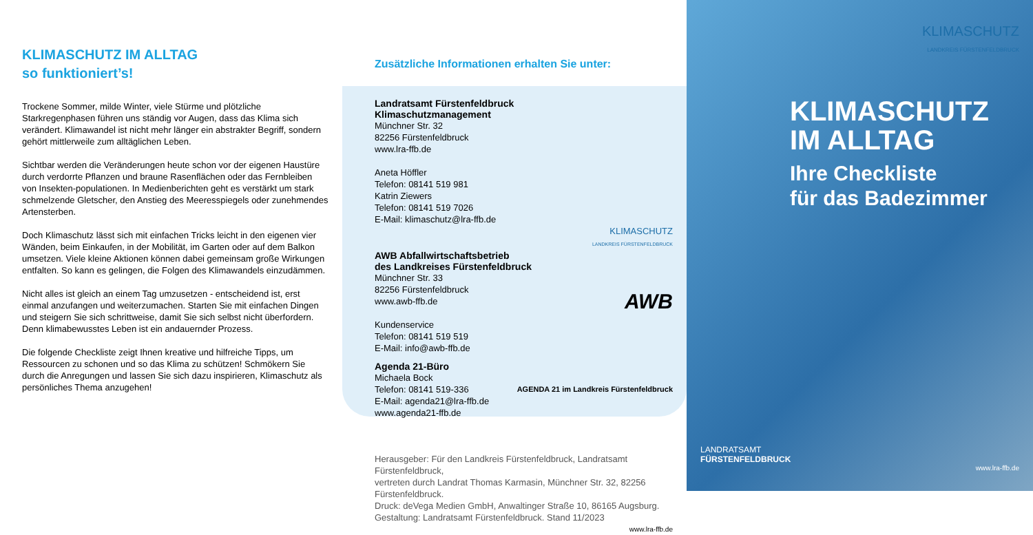KLIMASCHUTZ IM ALLTAG
so funktioniert’s!
Trockene Sommer, milde Winter, viele Stürme und plötzliche Starkregenphasen führen uns ständig vor Augen, dass das Klima sich verändert. Klimawandel ist nicht mehr länger ein abstrakter Begriff, sondern gehört mittlerweile zum alltäglichen Leben.
Sichtbar werden die Veränderungen heute schon vor der eigenen Haustüre durch verdorrte Pflanzen und braune Rasenflächen oder das Fernbleiben von Insekten-populationen. In Medienberichten geht es verstärkt um stark schmelzende Gletscher, den Anstieg des Meeresspiegels oder zunehmendes Artensterben.
Doch Klimaschutz lässt sich mit einfachen Tricks leicht in den eigenen vier Wänden, beim Einkaufen, in der Mobilität, im Garten oder auf dem Balkon umsetzen. Viele kleine Aktionen können dabei gemeinsam große Wirkungen entfalten. So kann es gelingen, die Folgen des Klimawandels einzudämmen.
Nicht alles ist gleich an einem Tag umzusetzen - entscheidend ist, erst einmal anzufangen und weiterzumachen. Starten Sie mit einfachen Dingen und steigern Sie sich schrittweise, damit Sie sich selbst nicht überfordern.
Denn klimabewusstes Leben ist ein andauernder Prozess.
Die folgende Checkliste zeigt Ihnen kreative und hilfreiche Tipps, um Ressourcen zu schonen und so das Klima zu schützen! Schmökern Sie durch die Anregungen und lassen Sie sich dazu inspirieren, Klimaschutz als persönliches Thema anzugehen!
Zusätzliche Informationen erhalten Sie unter:
Landratsamt Fürstenfeldbruck
Klimaschutzmanagement
Münchner Str. 32
82256 Fürstenfeldbruck
www.lra-ffb.de
Aneta Höffler
Telefon: 08141 519 981
Katrin Ziewers
Telefon: 08141 519 7026
E-Mail: klimaschutz@lra-ffb.de
KLIMASCHUTZ
LANDKREIS FÜRSTENFELDBRUCK
AWB Abfallwirtschaftsbetrieb
des Landkreises Fürstenfeldbruck
Münchner Str. 33
82256 Fürstenfeldbruck
www.awb-ffb.de AWB
Kundenservice
Telefon: 08141 519 519
E-Mail: info@awb-ffb.de
Agenda 21-Büro
Michaela Bock
Telefon: 08141 519-336 AGENDA 21 im Landkreis Fürstenfeldbruck
E-Mail: agenda21@lra-ffb.de
www.agenda21-ffb.de
Herausgeber: Für den Landkreis Fürstenfeldbruck, Landratsamt Fürstenfeldbruck,
vertreten durch Landrat Thomas Karmasin, Münchner Str. 32, 82256 Fürstenfeldbruck.
Druck: deVega Medien GmbH, Anwaltinger Straße 10, 86165 Augsburg.
Gestaltung: Landratsamt Fürstenfeldbruck. Stand 11/2023
www.lra-ffb.de
KLIMASCHUTZ
LANDKREIS FÜRSTENFELDBRUCK
KLIMASCHUTZ
IM ALLTAG
Ihre Checkliste
für das Badezimmer
LANDRATSAMT
FÜRSTENFELDBRUCK
www.lra-ffb.de